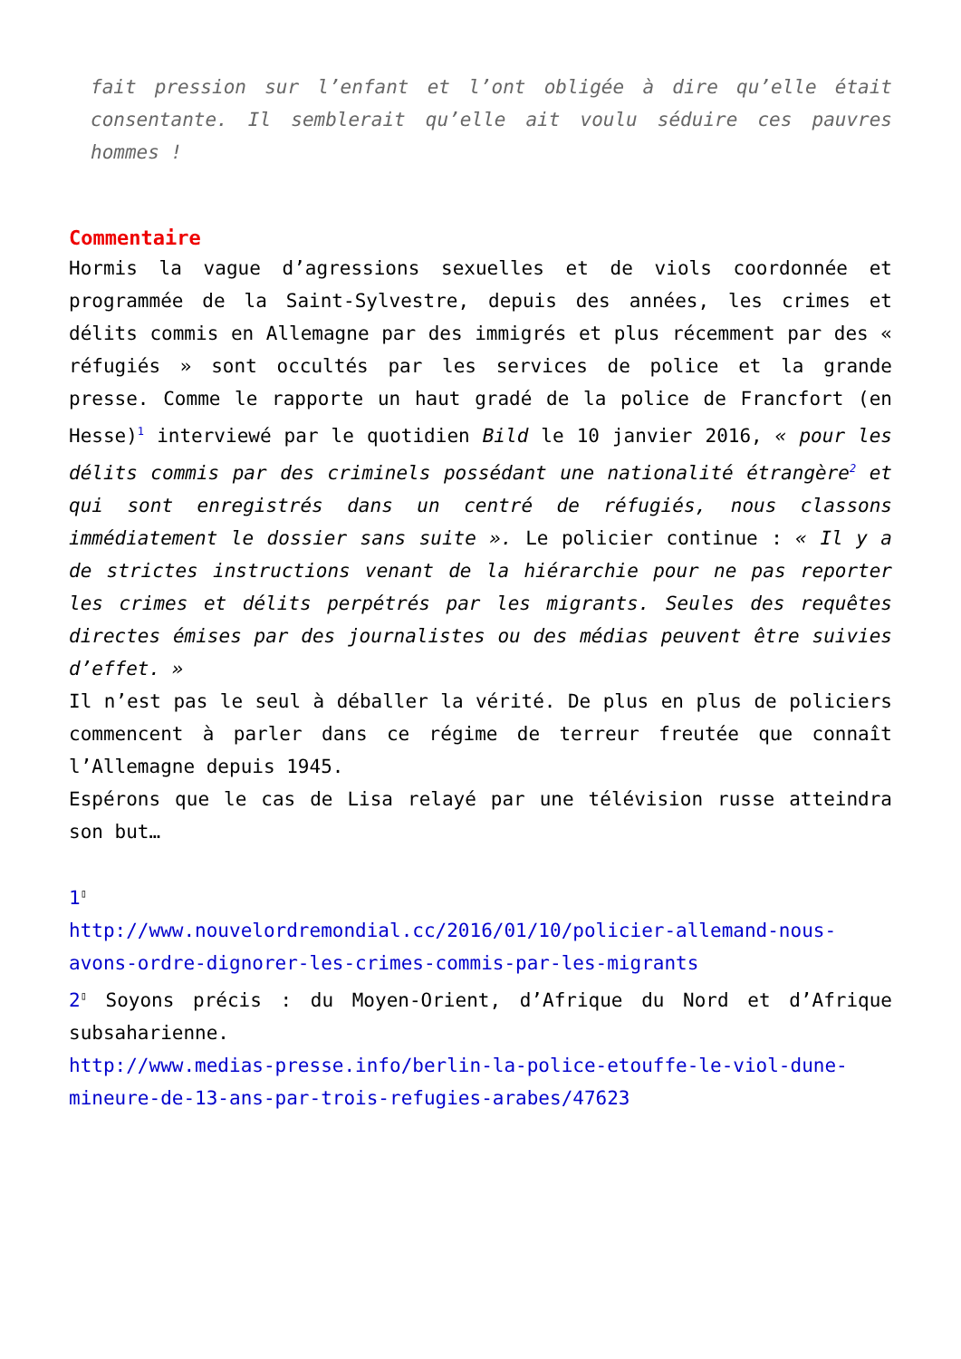fait pression sur l’enfant et l’ont obligée à dire qu’elle était consentante. Il semblerait qu’elle ait voulu séduire ces pauvres hommes !
Commentaire
Hormis la vague d’agressions sexuelles et de viols coordonnée et programmée de la Saint-Sylvestre, depuis des années, les crimes et délits commis en Allemagne par des immigrés et plus récemment par des « réfugiés » sont occultés par les services de police et la grande presse. Comme le rapporte un haut gradé de la police de Francfort (en Hesse)<sup>1</sup> interviewé par le quotidien Bild le 10 janvier 2016, « pour les délits commis par des criminels possédant une nationalité étrangère<sup>2</sup> et qui sont enregistrés dans un centré de réfugiés, nous classons immédiatement le dossier sans suite ». Le policier continue : « Il y a de strictes instructions venant de la hiérarchie pour ne pas reporter les crimes et délits perpétrés par les migrants. Seules des requêtes directes émises par des journalistes ou des médias peuvent être suivies d’effet. »
Il n’est pas le seul à déballer la vérité. De plus en plus de policiers commencent à parler dans ce régime de terreur freutée que connaît l’Allemagne depuis 1945.
Espérons que le cas de Lisa relayé par une télévision russe atteindra son but…
1<sup>▯</sup>
http://www.nouvelordremondial.cc/2016/01/10/policier-allemand-nous-avons-ordre-dignorer-les-crimes-commis-par-les-migrants
2<sup>▯</sup> Soyons précis : du Moyen-Orient, d’Afrique du Nord et d’Afrique subsaharienne.
http://www.medias-presse.info/berlin-la-police-etouffe-le-viol-dune-mineure-de-13-ans-par-trois-refugies-arabes/47623